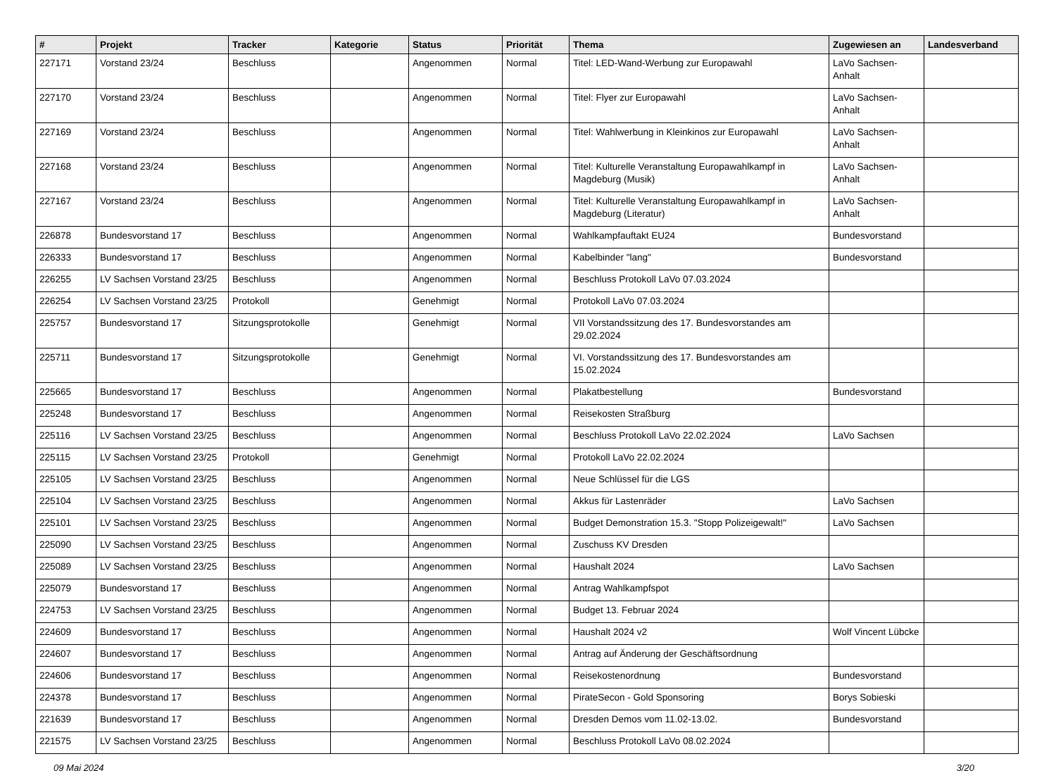| # | Projekt | Tracker | Kategorie | Status | Priorität | Thema | Zugewiesen an | Landesverband |
| --- | --- | --- | --- | --- | --- | --- | --- | --- |
| 227171 | Vorstand 23/24 | Beschluss | | Angenommen | Normal | Titel: LED-Wand-Werbung zur Europawahl | LaVo Sachsen-Anhalt | |
| 227170 | Vorstand 23/24 | Beschluss | | Angenommen | Normal | Titel: Flyer zur Europawahl | LaVo Sachsen-Anhalt | |
| 227169 | Vorstand 23/24 | Beschluss | | Angenommen | Normal | Titel: Wahlwerbung in Kleinkinos zur Europawahl | LaVo Sachsen-Anhalt | |
| 227168 | Vorstand 23/24 | Beschluss | | Angenommen | Normal | Titel: Kulturelle Veranstaltung Europawahlkampf in Magdeburg (Musik) | LaVo Sachsen-Anhalt | |
| 227167 | Vorstand 23/24 | Beschluss | | Angenommen | Normal | Titel: Kulturelle Veranstaltung Europawahlkampf in Magdeburg (Literatur) | LaVo Sachsen-Anhalt | |
| 226878 | Bundesvorstand 17 | Beschluss | | Angenommen | Normal | Wahlkampfauftakt EU24 | Bundesvorstand | |
| 226333 | Bundesvorstand 17 | Beschluss | | Angenommen | Normal | Kabelbinder "lang" | Bundesvorstand | |
| 226255 | LV Sachsen Vorstand 23/25 | Beschluss | | Angenommen | Normal | Beschluss Protokoll LaVo 07.03.2024 | | |
| 226254 | LV Sachsen Vorstand 23/25 | Protokoll | | Genehmigt | Normal | Protokoll LaVo 07.03.2024 | | |
| 225757 | Bundesvorstand 17 | Sitzungsprotokolle | | Genehmigt | Normal | VII Vorstandssitzung des 17. Bundesvorstandes am 29.02.2024 | | |
| 225711 | Bundesvorstand 17 | Sitzungsprotokolle | | Genehmigt | Normal | VI. Vorstandssitzung des 17. Bundesvorstandes am 15.02.2024 | | |
| 225665 | Bundesvorstand 17 | Beschluss | | Angenommen | Normal | Plakatbestellung | Bundesvorstand | |
| 225248 | Bundesvorstand 17 | Beschluss | | Angenommen | Normal | Reisekosten Straßburg | | |
| 225116 | LV Sachsen Vorstand 23/25 | Beschluss | | Angenommen | Normal | Beschluss Protokoll LaVo 22.02.2024 | LaVo Sachsen | |
| 225115 | LV Sachsen Vorstand 23/25 | Protokoll | | Genehmigt | Normal | Protokoll LaVo 22.02.2024 | | |
| 225105 | LV Sachsen Vorstand 23/25 | Beschluss | | Angenommen | Normal | Neue Schlüssel für die LGS | | |
| 225104 | LV Sachsen Vorstand 23/25 | Beschluss | | Angenommen | Normal | Akkus für Lastenräder | LaVo Sachsen | |
| 225101 | LV Sachsen Vorstand 23/25 | Beschluss | | Angenommen | Normal | Budget Demonstration 15.3. "Stopp Polizeigewalt!" | LaVo Sachsen | |
| 225090 | LV Sachsen Vorstand 23/25 | Beschluss | | Angenommen | Normal | Zuschuss KV Dresden | | |
| 225089 | LV Sachsen Vorstand 23/25 | Beschluss | | Angenommen | Normal | Haushalt 2024 | LaVo Sachsen | |
| 225079 | Bundesvorstand 17 | Beschluss | | Angenommen | Normal | Antrag Wahlkampfspot | | |
| 224753 | LV Sachsen Vorstand 23/25 | Beschluss | | Angenommen | Normal | Budget 13. Februar 2024 | | |
| 224609 | Bundesvorstand 17 | Beschluss | | Angenommen | Normal | Haushalt 2024 v2 | Wolf Vincent Lübcke | |
| 224607 | Bundesvorstand 17 | Beschluss | | Angenommen | Normal | Antrag auf Änderung der Geschäftsordnung | | |
| 224606 | Bundesvorstand 17 | Beschluss | | Angenommen | Normal | Reisekostenordnung | Bundesvorstand | |
| 224378 | Bundesvorstand 17 | Beschluss | | Angenommen | Normal | PirateSecon - Gold Sponsoring | Borys Sobieski | |
| 221639 | Bundesvorstand 17 | Beschluss | | Angenommen | Normal | Dresden Demos vom 11.02-13.02. | Bundesvorstand | |
| 221575 | LV Sachsen Vorstand 23/25 | Beschluss | | Angenommen | Normal | Beschluss Protokoll LaVo 08.02.2024 | | |
09 Mai 2024 3/20